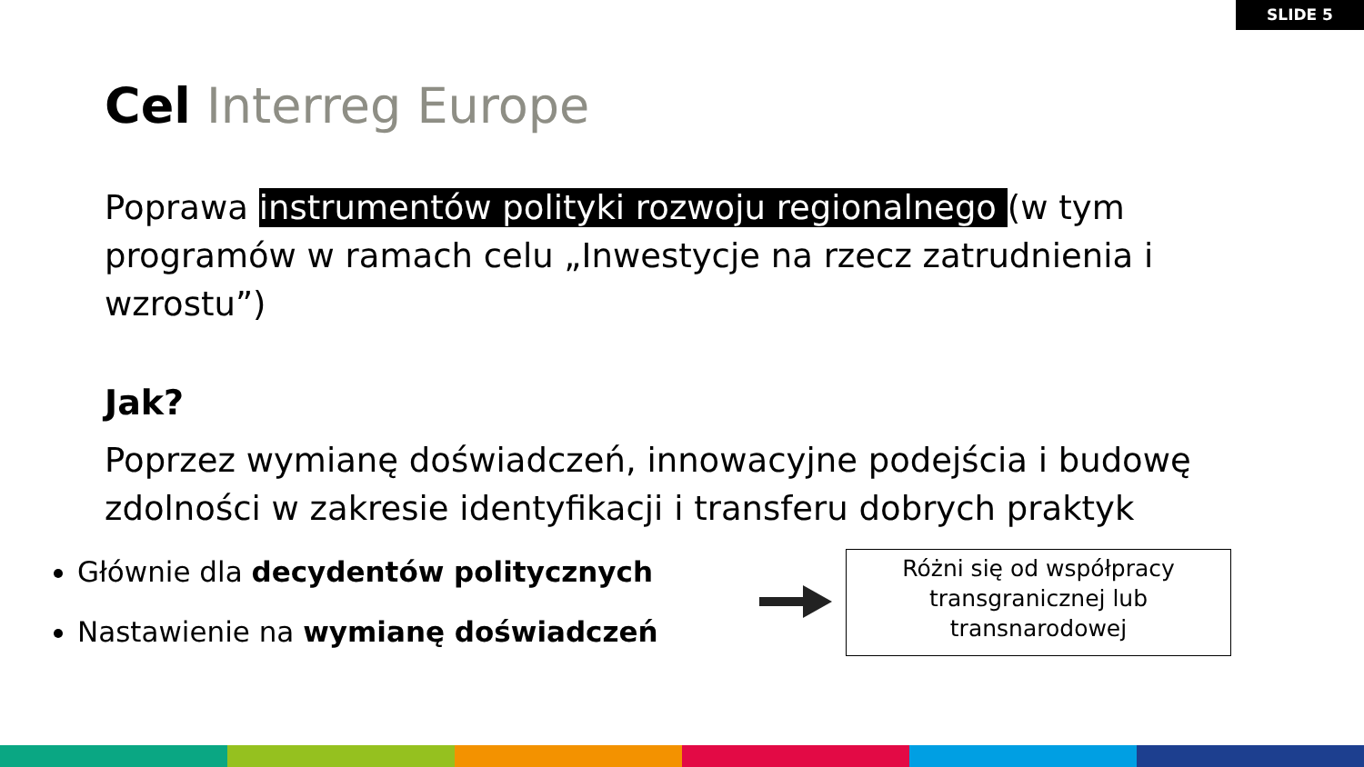SLIDE 5
Cel Interreg Europe
Poprawa instrumentów polityki rozwoju regionalnego (w tym programów w ramach celu „Inwestycje na rzecz zatrudnienia i wzrostu”)
Jak?
Poprzez wymianę doświadczeń, innowacyjne podejścia i budowę zdolności w zakresie identyfikacji i transferu dobrych praktyk
Głównie dla decydentów politycznych
Nastawienie na wymianę doświadczeń
Różni się od współpracy
transgranicznej lub
transnarodowej